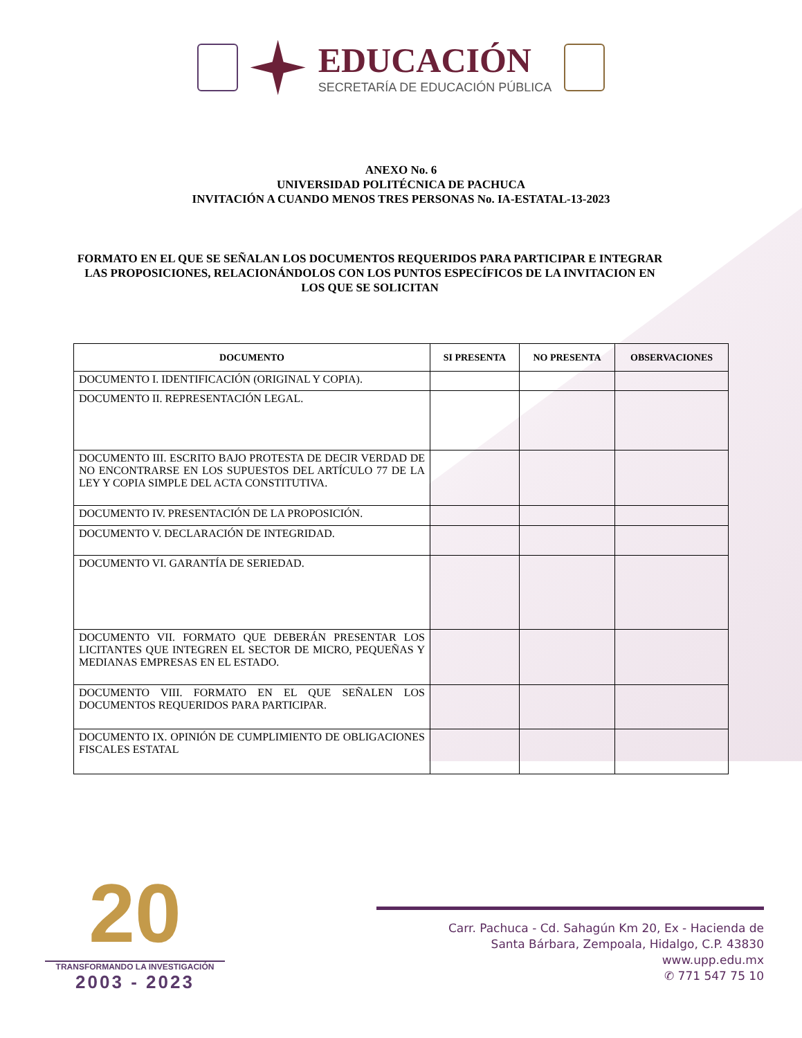EDUCACIÓN
SECRETARÍA DE EDUCACIÓN PÚBLICA
ANEXO No. 6
UNIVERSIDAD POLITÉCNICA DE PACHUCA
INVITACIÓN A CUANDO MENOS TRES PERSONAS No. IA-ESTATAL-13-2023
FORMATO EN EL QUE SE SEÑALAN LOS DOCUMENTOS REQUERIDOS PARA PARTICIPAR E INTEGRAR LAS PROPOSICIONES, RELACIONÁNDOLOS CON LOS PUNTOS ESPECÍFICOS DE LA INVITACION EN LOS QUE SE SOLICITAN
| DOCUMENTO | SI PRESENTA | NO PRESENTA | OBSERVACIONES |
| --- | --- | --- | --- |
| DOCUMENTO I. IDENTIFICACIÓN (ORIGINAL Y COPIA). | | | |
| DOCUMENTO II. REPRESENTACIÓN LEGAL. | | | |
| DOCUMENTO III. ESCRITO BAJO PROTESTA DE DECIR VERDAD DE NO ENCONTRARSE EN LOS SUPUESTOS DEL ARTÍCULO 77 DE LA LEY Y COPIA SIMPLE DEL ACTA CONSTITUTIVA. | | | |
| DOCUMENTO IV. PRESENTACIÓN DE LA PROPOSICIÓN. | | | |
| DOCUMENTO V. DECLARACIÓN DE INTEGRIDAD. | | | |
| DOCUMENTO VI. GARANTÍA DE SERIEDAD. | | | |
| DOCUMENTO VII. FORMATO QUE DEBERÁN PRESENTAR LOS LICITANTES QUE INTEGREN EL SECTOR DE MICRO, PEQUEÑAS Y MEDIANAS EMPRESAS EN EL ESTADO. | | | |
| DOCUMENTO VIII. FORMATO EN EL QUE SEÑALEN LOS DOCUMENTOS REQUERIDOS PARA PARTICIPAR. | | | |
| DOCUMENTO IX. OPINIÓN DE CUMPLIMIENTO DE OBLIGACIONES FISCALES ESTATAL | | | |
20
TRANSFORMANDO LA INVESTIGACIÓN
2003 - 2023
Carr. Pachuca - Cd. Sahagún Km 20, Ex - Hacienda de
Santa Bárbara, Zempoala, Hidalgo, C.P. 43830
www.upp.edu.mx
✆ 771 547 75 10